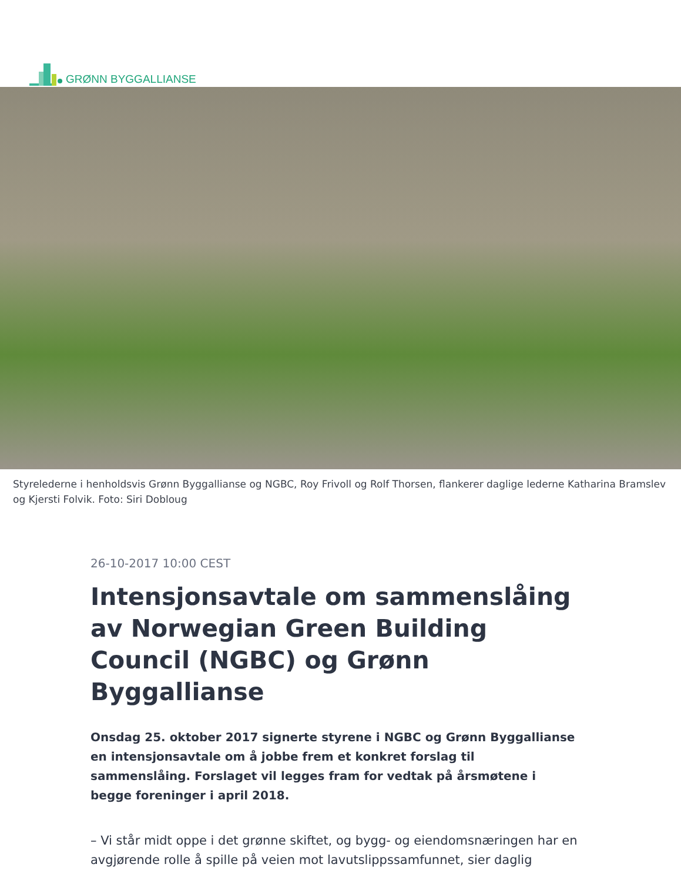GRØNN BYGGALLIANSE
Styrelederne i henholdsvis Grønn Byggallianse og NGBC, Roy Frivoll og Rolf Thorsen, flankerer daglige lederne Katharina Bramslev og Kjersti Folvik. Foto: Siri Dobloug
26-10-2017 10:00 CEST
Intensjonsavtale om sammenslåing av Norwegian Green Building Council (NGBC) og Grønn Byggallianse
Onsdag 25. oktober 2017 signerte styrene i NGBC og Grønn Byggallianse en intensjonsavtale om å jobbe frem et konkret forslag til sammenslåing. Forslaget vil legges fram for vedtak på årsmøtene i begge foreninger i april 2018.
– Vi står midt oppe i det grønne skiftet, og bygg- og eiendomsnæringen har en avgjørende rolle å spille på veien mot lavutslippssamfunnet, sier daglig